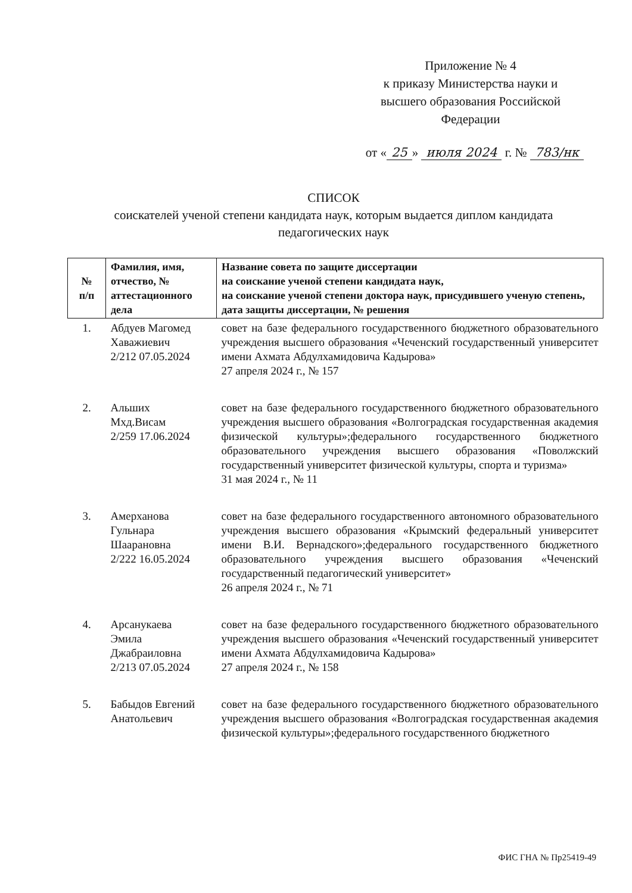Приложение № 4
к приказу Министерства науки и
высшего образования Российской
Федерации
от « 25 » июля 2024 г. № 783/нк
СПИСОК
соискателей ученой степени кандидата наук, которым выдается диплом кандидата
педагогических наук
| № п/п | Фамилия, имя, отчество, № аттестационного дела | Название совета по защите диссертации на соискание ученой степени кандидата наук, на соискание ученой степени доктора наук, присудившего ученую степень, дата защиты диссертации, № решения |
| --- | --- | --- |
| 1. | Абдуев Магомед Хаважиевич 2/212 07.05.2024 | совет на базе федерального государственного бюджетного образовательного учреждения высшего образования «Чеченский государственный университет имени Ахмата Абдулхамидовича Кадырова» 27 апреля 2024 г., № 157 |
| 2. | Альших Мхд.Висам 2/259 17.06.2024 | совет на базе федерального государственного бюджетного образовательного учреждения высшего образования «Волгоградская государственная академия физической культуры»;федерального государственного бюджетного образовательного учреждения высшего образования «Поволжский государственный университет физической культуры, спорта и туризма» 31 мая 2024 г., № 11 |
| 3. | Амерханова Гульнара Шаарановна 2/222 16.05.2024 | совет на базе федерального государственного автономного образовательного учреждения высшего образования «Крымский федеральный университет имени В.И. Вернадского»;федерального государственного бюджетного образовательного учреждения высшего образования «Чеченский государственный педагогический университет» 26 апреля 2024 г., № 71 |
| 4. | Арсанукаева Эмила Джабраиловна 2/213 07.05.2024 | совет на базе федерального государственного бюджетного образовательного учреждения высшего образования «Чеченский государственный университет имени Ахмата Абдулхамидовича Кадырова» 27 апреля 2024 г., № 158 |
| 5. | Бабыдов Евгений Анатольевич | совет на базе федерального государственного бюджетного образовательного учреждения высшего образования «Волгоградская государственная академия физической культуры»;федерального государственного бюджетного |
ФИС ГНА № Пр25419-49